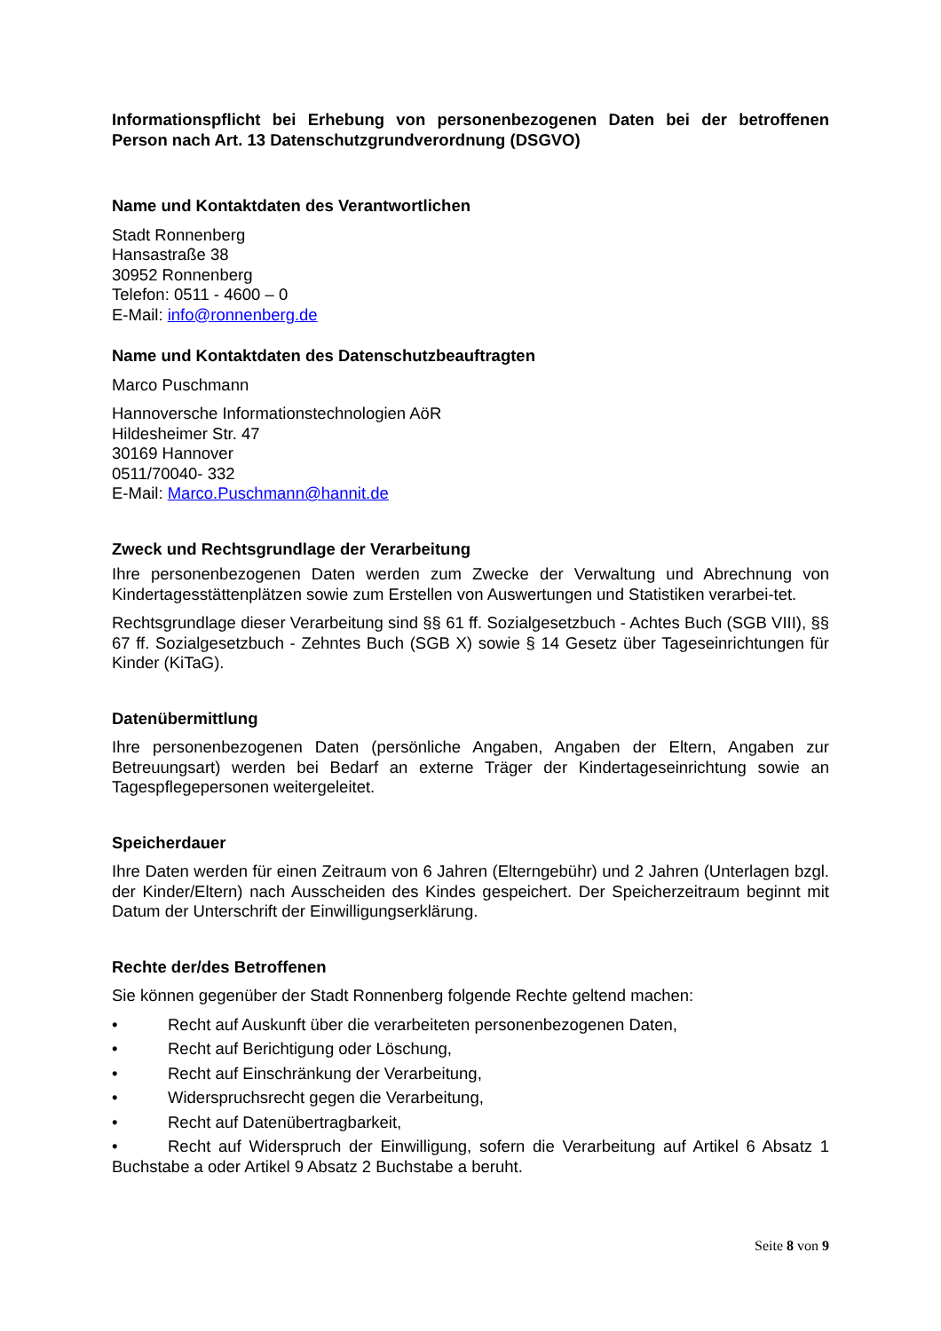Informationspflicht bei Erhebung von personenbezogenen Daten bei der betroffenen Person nach Art. 13 Datenschutzgrundverordnung (DSGVO)
Name und Kontaktdaten des Verantwortlichen
Stadt Ronnenberg
Hansastraße 38
30952 Ronnenberg
Telefon: 0511 - 4600 – 0
E-Mail: info@ronnenberg.de
Name und Kontaktdaten des Datenschutzbeauftragten
Marco Puschmann
Hannoversche Informationstechnologien AöR
Hildesheimer Str. 47
30169 Hannover
0511/70040- 332
E-Mail: Marco.Puschmann@hannit.de
Zweck und Rechtsgrundlage der Verarbeitung
Ihre personenbezogenen Daten werden zum Zwecke der Verwaltung und Abrechnung von Kindertagesstättenplätzen sowie zum Erstellen von Auswertungen und Statistiken verarbei-tet.
Rechtsgrundlage dieser Verarbeitung sind §§ 61 ff. Sozialgesetzbuch - Achtes Buch (SGB VIII), §§ 67 ff. Sozialgesetzbuch - Zehntes Buch (SGB X) sowie § 14 Gesetz über Tageseinrichtungen für Kinder (KiTaG).
Datenübermittlung
Ihre personenbezogenen Daten (persönliche Angaben, Angaben der Eltern, Angaben zur Betreuungsart) werden bei Bedarf an externe Träger der Kindertageseinrichtung sowie an Tagespflegepersonen weitergeleitet.
Speicherdauer
Ihre Daten werden für einen Zeitraum von 6 Jahren (Elterngebühr) und 2 Jahren (Unterlagen bzgl. der Kinder/Eltern) nach Ausscheiden des Kindes gespeichert. Der Speicherzeitraum beginnt mit Datum der Unterschrift der Einwilligungserklärung.
Rechte der/des Betroffenen
Sie können gegenüber der Stadt Ronnenberg folgende Rechte geltend machen:
• Recht auf Auskunft über die verarbeiteten personenbezogenen Daten,
• Recht auf Berichtigung oder Löschung,
• Recht auf Einschränkung der Verarbeitung,
• Widerspruchsrecht gegen die Verarbeitung,
• Recht auf Datenübertragbarkeit,
• Recht auf Widerspruch der Einwilligung, sofern die Verarbeitung auf Artikel 6 Absatz 1 Buchstabe a oder Artikel 9 Absatz 2 Buchstabe a beruht.
Seite 8 von 9